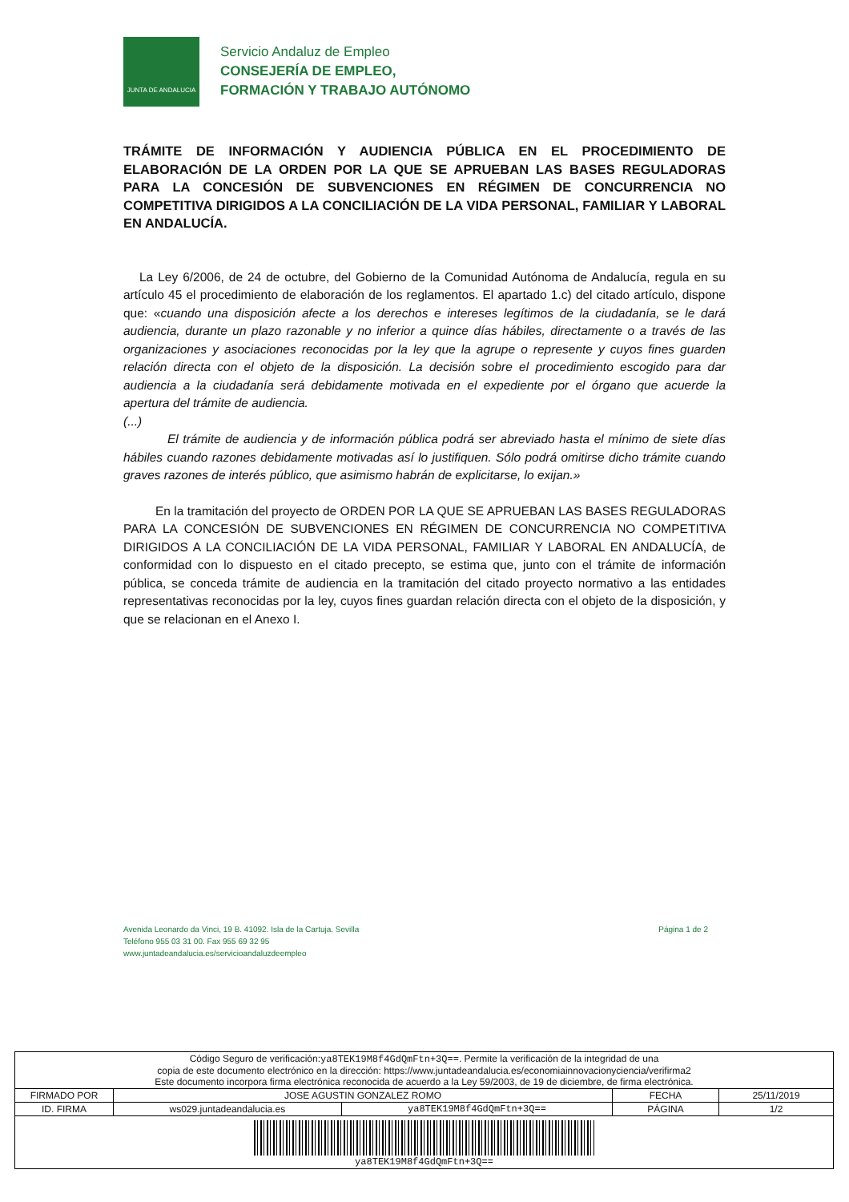JUNTA DE ANDALUCIA
Servicio Andaluz de Empleo
CONSEJERÍA DE EMPLEO,
FORMACIÓN Y TRABAJO AUTÓNOMO
TRÁMITE DE INFORMACIÓN Y AUDIENCIA PÚBLICA EN EL PROCEDIMIENTO DE ELABORACIÓN DE LA ORDEN POR LA QUE SE APRUEBAN LAS BASES REGULADORAS PARA LA CONCESIÓN DE SUBVENCIONES EN RÉGIMEN DE CONCURRENCIA NO COMPETITIVA DIRIGIDOS A LA CONCILIACIÓN DE LA VIDA PERSONAL, FAMILIAR Y LABORAL EN ANDALUCÍA.
La Ley 6/2006, de 24 de octubre, del Gobierno de la Comunidad Autónoma de Andalucía, regula en su artículo 45 el procedimiento de elaboración de los reglamentos. El apartado 1.c) del citado artículo, dispone que: «cuando una disposición afecte a los derechos e intereses legítimos de la ciudadanía, se le dará audiencia, durante un plazo razonable y no inferior a quince días hábiles, directamente o a través de las organizaciones y asociaciones reconocidas por la ley que la agrupe o represente y cuyos fines guarden relación directa con el objeto de la disposición. La decisión sobre el procedimiento escogido para dar audiencia a la ciudadanía será debidamente motivada en el expediente por el órgano que acuerde la apertura del trámite de audiencia.
(...)
El trámite de audiencia y de información pública podrá ser abreviado hasta el mínimo de siete días hábiles cuando razones debidamente motivadas así lo justifiquen. Sólo podrá omitirse dicho trámite cuando graves razones de interés público, que asimismo habrán de explicitarse, lo exijan.»
En la tramitación del proyecto de ORDEN POR LA QUE SE APRUEBAN LAS BASES REGULADORAS PARA LA CONCESIÓN DE SUBVENCIONES EN RÉGIMEN DE CONCURRENCIA NO COMPETITIVA DIRIGIDOS A LA CONCILIACIÓN DE LA VIDA PERSONAL, FAMILIAR Y LABORAL EN ANDALUCÍA, de conformidad con lo dispuesto en el citado precepto, se estima que, junto con el trámite de información pública, se conceda trámite de audiencia en la tramitación del citado proyecto normativo a las entidades representativas reconocidas por la ley, cuyos fines guardan relación directa con el objeto de la disposición, y que se relacionan en el Anexo I.
Avenida Leonardo da Vinci, 19 B. 41092. Isla de la Cartuja. Sevilla
Teléfono 955 03 31 00. Fax 955 69 32 95
www.juntadeandalucia.es/servicioandaluzdeempleo
Página 1 de 2
| Código Seguro de verificación: ya8TEK19M8f4GdQmFtn+3Q== . Permite la verificación de la integridad de una copia de este documento electrónico en la dirección: https://www.juntadeandalucia.es/economiainnovacionyciencia/verifirma2 Este documento incorpora firma electrónica reconocida de acuerdo a la Ley 59/2003, de 19 de diciembre, de firma electrónica. | | | | |
| FIRMADO POR | JOSE AGUSTIN GONZALEZ ROMO | | FECHA | 25/11/2019 |
| ID. FIRMA | ws029.juntadeandalucia.es | ya8TEK19M8f4GdQmFtn+3Q== | PÁGINA | 1/2 |
| ya8TEK19M8f4GdQmFtn+3Q== | | | | |